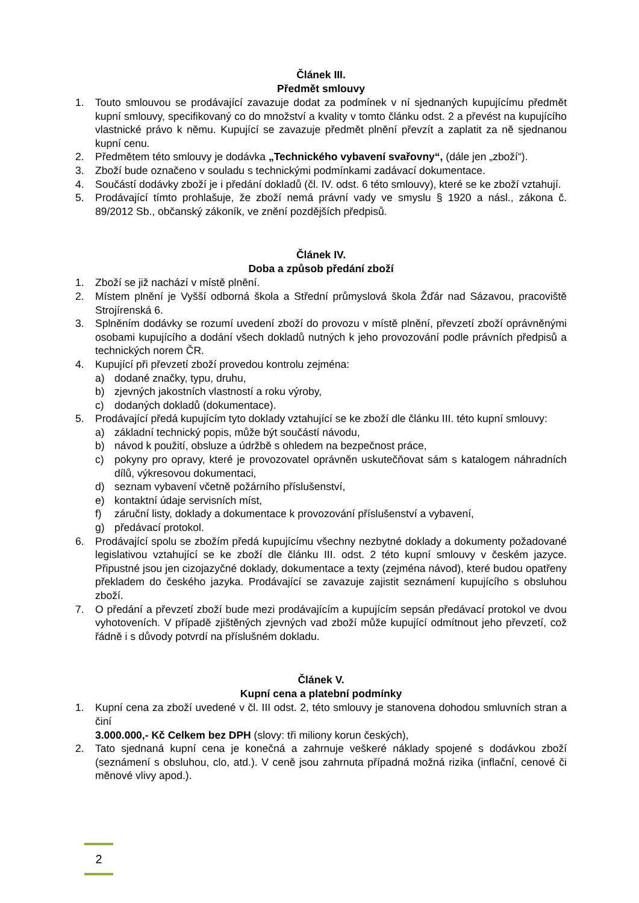Článek III.
Předmět smlouvy
1. Touto smlouvou se prodávající zavazuje dodat za podmínek v ní sjednaných kupujícímu předmět kupní smlouvy, specifikovaný co do množství a kvality v tomto článku odst. 2 a převést na kupujícího vlastnické právo k němu. Kupující se zavazuje předmět plnění převzít a zaplatit za ně sjednanou kupní cenu.
2. Předmětem této smlouvy je dodávka „Technického vybavení svařovny“, (dále jen „zboží“).
3. Zboží bude označeno v souladu s technickými podmínkami zadávací dokumentace.
4. Součástí dodávky zboží je i předání dokladů (čl. IV. odst. 6 této smlouvy), které se ke zboží vztahují.
5. Prodávající tímto prohlašuje, že zboží nemá právní vady ve smyslu § 1920 a násl., zákona č. 89/2012 Sb., občanský zákoník, ve znění pozdějších předpisů.
Článek IV.
Doba a způsob předání zboží
1. Zboží se již nachází v místě plnění.
2. Místem plnění je Vyšší odborná škola a Střední průmyslová škola Žďár nad Sázavou, pracoviště Strojírenská 6.
3. Splněním dodávky se rozumí uvedení zboží do provozu v místě plnění, převzetí zboží oprávněnými osobami kupujícího a dodání všech dokladů nutných k jeho provozování podle právních předpisů a technických norem ČR.
4. Kupující při převzetí zboží provedou kontrolu zejména:
a) dodané značky, typu, druhu,
b) zjevných jakostních vlastností a roku výroby,
c) dodaných dokladů (dokumentace).
5. Prodávající předá kupujícím tyto doklady vztahující se ke zboží dle článku III. této kupní smlouvy:
a) základní technický popis, může být součástí návodu,
b) návod k použití, obsluze a údržbě s ohledem na bezpečnost práce,
c) pokyny pro opravy, které je provozovatel oprávněn uskutečňovat sám s katalogem náhradních dílů, výkresovou dokumentaci,
d) seznam vybavení včetně požárního příslušenství,
e) kontaktní údaje servisních míst,
f) záruční listy, doklady a dokumentace k provozování příslušenství a vybavení,
g) předávací protokol.
6. Prodávající spolu se zbožím předá kupujícímu všechny nezbytné doklady a dokumenty požadované legislativou vztahující se ke zboží dle článku III. odst. 2 této kupní smlouvy v českém jazyce. Připustné jsou jen cizojazyčné doklady, dokumentace a texty (zejména návod), které budou opatřeny překladem do českého jazyka. Prodávající se zavazuje zajistit seznámení kupujícího s obsluhou zboží.
7. O předání a převzetí zboží bude mezi prodávajícím a kupujícím sepsán předávací protokol ve dvou vyhotoveních. V případě zjištěných zjevných vad zboží může kupující odmítnout jeho převzetí, což řádně i s důvody potvrdí na příslušném dokladu.
Článek V.
Kupní cena a platební podmínky
1. Kupní cena za zboží uvedené v čl. III odst. 2, této smlouvy je stanovena dohodou smluvních stran a činí
3.000.000,- Kč Celkem bez DPH (slovy: tři miliony korun českých),
2. Tato sjednaná kupní cena je konečná a zahrnuje veškeré náklady spojené s dodávkou zboží (seznámení s obsluhou, clo, atd.). V ceně jsou zahrnuta případná možná rizika (inflační, cenové či měnové vlivy apod.).
2